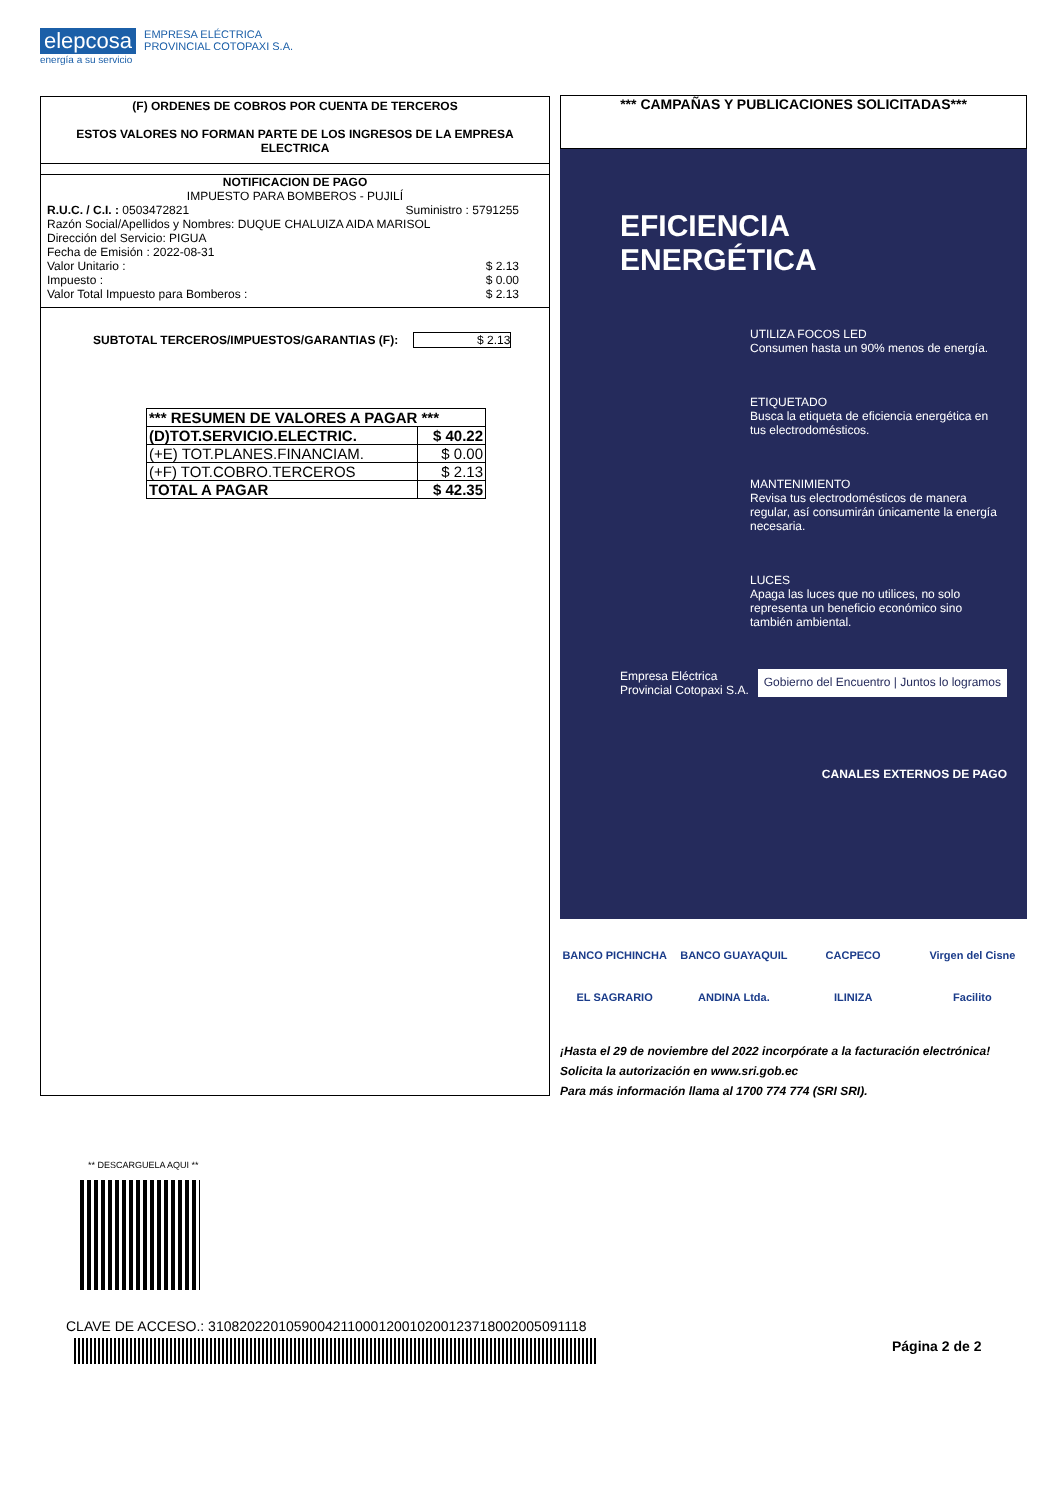elepcosa
energía a su servicio
EMPRESA ELÉCTRICA
PROVINCIAL COTOPAXI S.A.
(F) ORDENES DE COBROS POR CUENTA DE TERCEROS
ESTOS VALORES NO FORMAN PARTE DE LOS INGRESOS DE LA EMPRESA ELECTRICA
NOTIFICACION DE PAGO
IMPUESTO PARA BOMBEROS - PUJILÍ
R.U.C. / C.I. : 0503472821 Suministro : 5791255
Razón Social/Apellidos y Nombres: DUQUE CHALUIZA AIDA MARISOL
Dirección del Servicio: PIGUA
Fecha de Emisión : 2022-08-31
Valor Unitario : $ 2.13
Impuesto : $ 0.00
Valor Total Impuesto para Bomberos : $ 2.13
SUBTOTAL TERCEROS/IMPUESTOS/GARANTIAS (F): $ 2.13
| *** RESUMEN DE VALORES A PAGAR *** | |
| (D)TOT.SERVICIO.ELECTRIC. | $ 40.22 |
| (+E) TOT.PLANES.FINANCIAM. | $ 0.00 |
| (+F) TOT.COBRO.TERCEROS | $ 2.13 |
| TOTAL A PAGAR | $ 42.35 |
*** CAMPAÑAS Y PUBLICACIONES SOLICITADAS***
EFICIENCIA
ENERGÉTICA
UTILIZA FOCOS LED
Consumen hasta un 90% menos de energía.
ETIQUETADO
Busca la etiqueta de eficiencia energética en tus electrodomésticos.
MANTENIMIENTO
Revisa tus electrodomésticos de manera regular, así consumirán únicamente la energía necesaria.
LUCES
Apaga las luces que no utilices, no solo representa un beneficio económico sino también ambiental.
Empresa Eléctrica
Provincial Cotopaxi S.A. Gobierno del Encuentro | Juntos lo logramos
CANALES EXTERNOS DE PAGO
BANCO PICHINCHA BANCO GUAYAQUIL CACPECO Virgen del Cisne EL SAGRARIO ANDINA Ltda. ILINIZA Facilito
¡Hasta el 29 de noviembre del 2022 incorpórate a la facturación electrónica!
Solicita la autorización en www.sri.gob.ec
Para más información llama al 1700 774 774 (SRI SRI).
** DESCARGUELA AQUI **
CLAVE DE ACCESO.: 3108202201059004211000120010200123718002005091118
Página 2 de 2